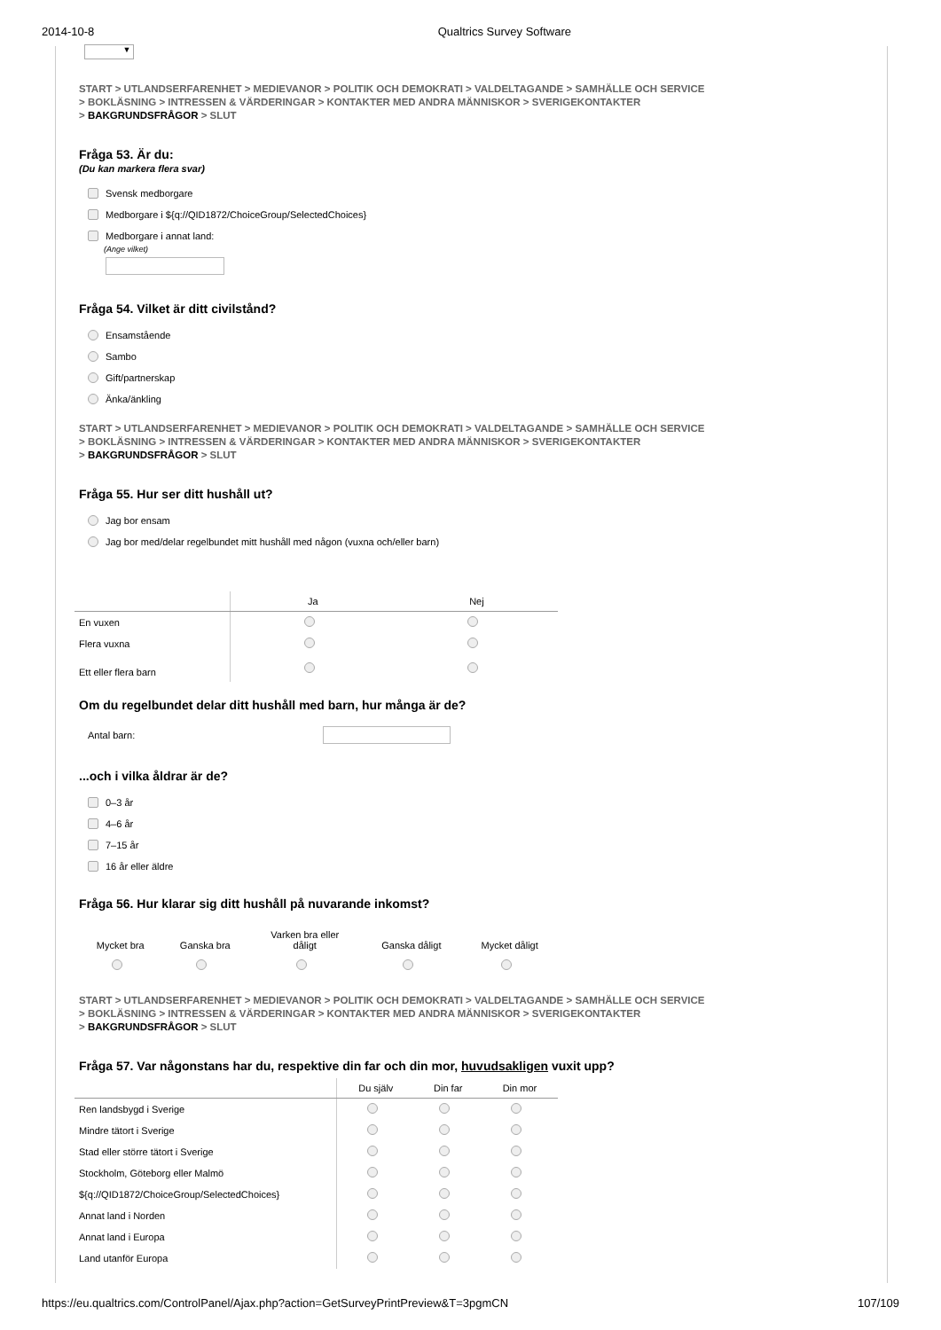2014-10-8 Qualtrics Survey Software
▼
START > UTLANDSERFARENHET > MEDIEVANOR > POLITIK OCH DEMOKRATI > VALDELTAGANDE > SAMHÄLLE OCH SERVICE
> BOKLÄSNING > INTRESSEN & VÄRDERINGAR > KONTAKTER MED ANDRA MÄNNISKOR > SVERIGEKONTAKTER
> BAKGRUNDSFRÅGOR > SLUT
Fråga 53. Är du:
(Du kan markera flera svar)
Svensk medborgare
Medborgare i ${q://QID1872/ChoiceGroup/SelectedChoices}
Medborgare i annat land:
(Ange vilket)
Fråga 54. Vilket är ditt civilstånd?
Ensamstående
Sambo
Gift/partnerskap
Änka/änkling
START > UTLANDSERFARENHET > MEDIEVANOR > POLITIK OCH DEMOKRATI > VALDELTAGANDE > SAMHÄLLE OCH SERVICE
> BOKLÄSNING > INTRESSEN & VÄRDERINGAR > KONTAKTER MED ANDRA MÄNNISKOR > SVERIGEKONTAKTER
> BAKGRUNDSFRÅGOR > SLUT
Fråga 55. Hur ser ditt hushåll ut?
Jag bor ensam
Jag bor med/delar regelbundet mitt hushåll med någon (vuxna och/eller barn)
| | Ja | Nej |
| --- | --- | --- |
| En vuxen | | |
| Flera vuxna | | |
| Ett eller flera barn | | |
Om du regelbundet delar ditt hushåll med barn, hur många är de?
Antal barn:
...och i vilka åldrar är de?
0–3 år
4–6 år
7–15 år
16 år eller äldre
Fråga 56. Hur klarar sig ditt hushåll på nuvarande inkomst?
| Mycket bra | Ganska bra | Varken bra eller dåligt | Ganska dåligt | Mycket dåligt |
START > UTLANDSERFARENHET > MEDIEVANOR > POLITIK OCH DEMOKRATI > VALDELTAGANDE > SAMHÄLLE OCH SERVICE
> BOKLÄSNING > INTRESSEN & VÄRDERINGAR > KONTAKTER MED ANDRA MÄNNISKOR > SVERIGEKONTAKTER
> BAKGRUNDSFRÅGOR > SLUT
Fråga 57. Var någonstans har du, respektive din far och din mor, huvudsakligen vuxit upp?
| | Du själv | Din far | Din mor |
| --- | --- | --- | --- |
| Ren landsbygd i Sverige | | | |
| Mindre tätort i Sverige | | | |
| Stad eller större tätort i Sverige | | | |
| Stockholm, Göteborg eller Malmö | | | |
| ${q://QID1872/ChoiceGroup/SelectedChoices} | | | |
| Annat land i Norden | | | |
| Annat land i Europa | | | |
| Land utanför Europa | | | |
https://eu.qualtrics.com/ControlPanel/Ajax.php?action=GetSurveyPrintPreview&T=3pgmCN 107/109